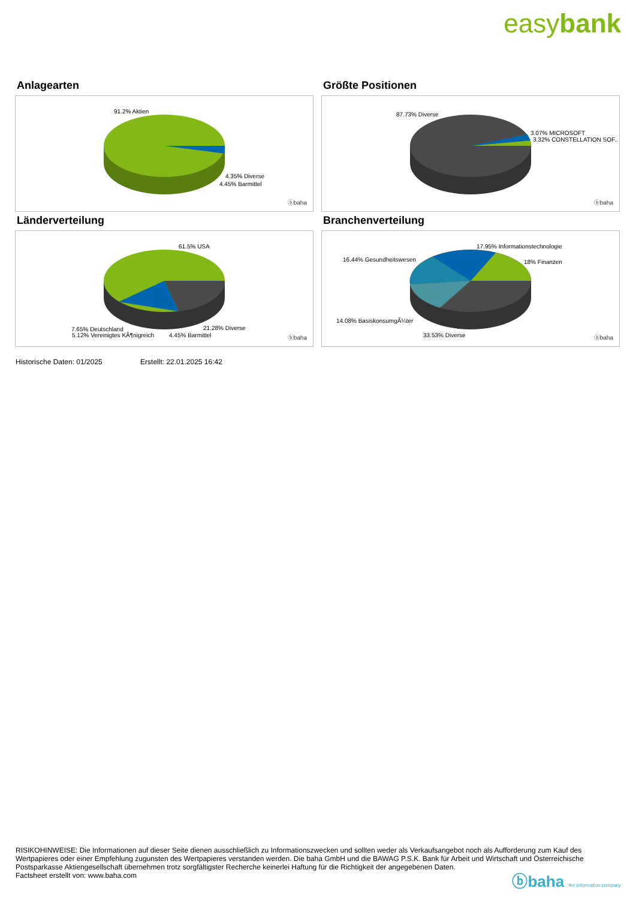easybank
Anlagearten
91.2% Aktien
4.35% Diverse
4.45% Barmittel
ⓑbaha
Größte Positionen
87.73% Diverse
3.07% MICROSOFT
3.32% CONSTELLATION SOF..
ⓑbaha
Länderverteilung
61.5% USA
7.65% Deutschland
5.12% Vereinigtes KÃ¶nigreich
21.28% Diverse
4.45% Barmittel ⓑbaha
Branchenverteilung
17.95% Informationstechnologie
16.44% Gesundheitswesen 18% Finanzen
14.08% BasiskonsumgÃ¼ter
33.53% Diverse ⓑbaha
Historische Daten: 01/2025 Erstellt: 22.01.2025 16:42
RISIKOHINWEISE: Die Informationen auf dieser Seite dienen ausschließlich zu Informationszwecken und sollten weder als Verkaufsangebot noch als Aufforderung zum Kauf des Wertpapieres oder einer Empfehlung zugunsten des Wertpapieres verstanden werden. Die baha GmbH und die BAWAG P.S.K. Bank für Arbeit und Wirtschaft und Österreichische Postsparkasse Aktiengesellschaft übernehmen trotz sorgfältigster Recherche keinerlei Haftung für die Richtigkeit der angegebenen Daten.
Factsheet erstellt von: www.baha.com
ⓑbaha the information company